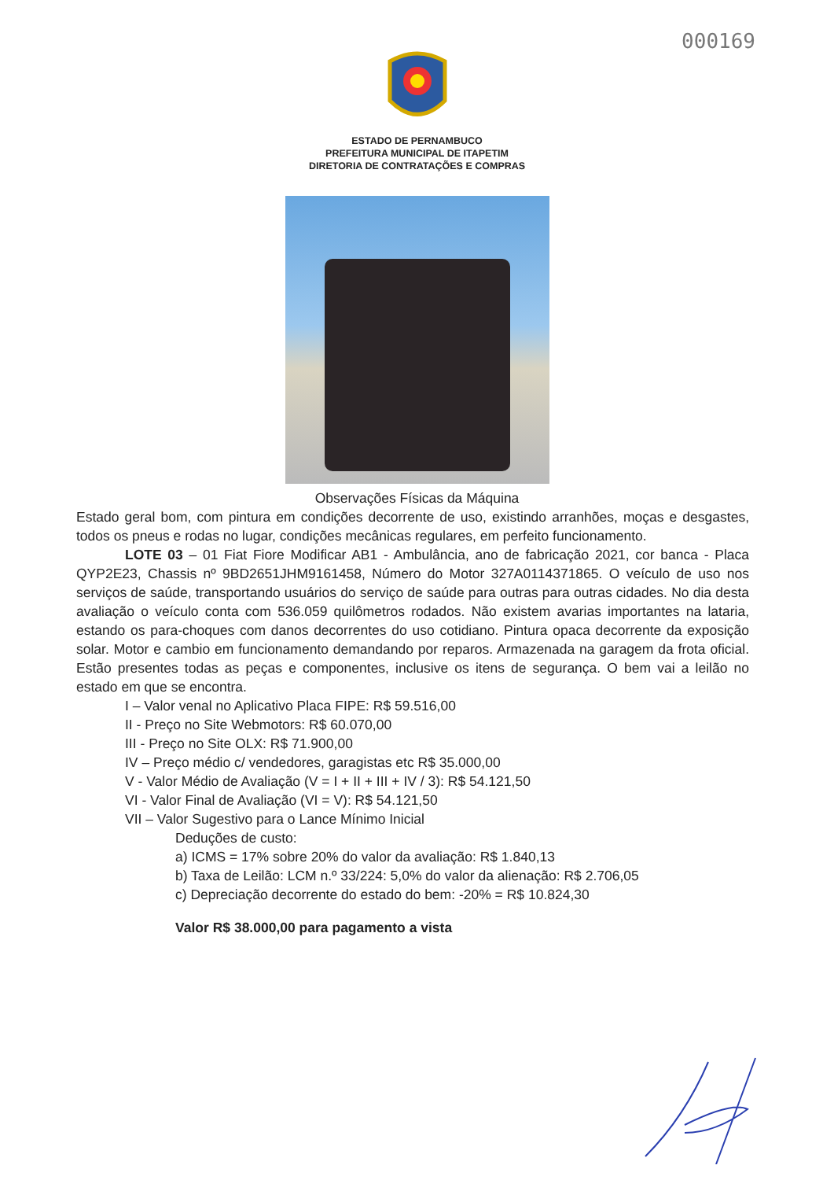000169
ESTADO DE PERNAMBUCO
PREFEITURA MUNICIPAL DE ITAPETIM
DIRETORIA DE CONTRATAÇÕES E COMPRAS
Observações Físicas da Máquina
Estado geral bom, com pintura em condições decorrente de uso, existindo arranhões, moças e desgastes, todos os pneus e rodas no lugar, condições mecânicas regulares, em perfeito funcionamento.
LOTE 03 – 01 Fiat Fiore Modificar AB1 - Ambulância, ano de fabricação 2021, cor banca - Placa QYP2E23, Chassis nº 9BD2651JHM9161458, Número do Motor 327A0114371865. O veículo de uso nos serviços de saúde, transportando usuários do serviço de saúde para outras para outras cidades. No dia desta avaliação o veículo conta com 536.059 quilômetros rodados. Não existem avarias importantes na lataria, estando os para-choques com danos decorrentes do uso cotidiano. Pintura opaca decorrente da exposição solar. Motor e cambio em funcionamento demandando por reparos. Armazenada na garagem da frota oficial. Estão presentes todas as peças e componentes, inclusive os itens de segurança. O bem vai a leilão no estado em que se encontra.
I – Valor venal no Aplicativo Placa FIPE: R$ 59.516,00
II - Preço no Site Webmotors: R$ 60.070,00
III - Preço no Site OLX: R$ 71.900,00
IV – Preço médio c/ vendedores, garagistas etc R$ 35.000,00
V - Valor Médio de Avaliação (V = I + II + III + IV / 3): R$ 54.121,50
VI - Valor Final de Avaliação (VI = V): R$ 54.121,50
VII – Valor Sugestivo para o Lance Mínimo Inicial
Deduções de custo:
a) ICMS = 17% sobre 20% do valor da avaliação: R$ 1.840,13
b) Taxa de Leilão: LCM n.º 33/224: 5,0% do valor da alienação: R$ 2.706,05
c) Depreciação decorrente do estado do bem: -20% = R$ 10.824,30
Valor R$ 38.000,00 para pagamento a vista